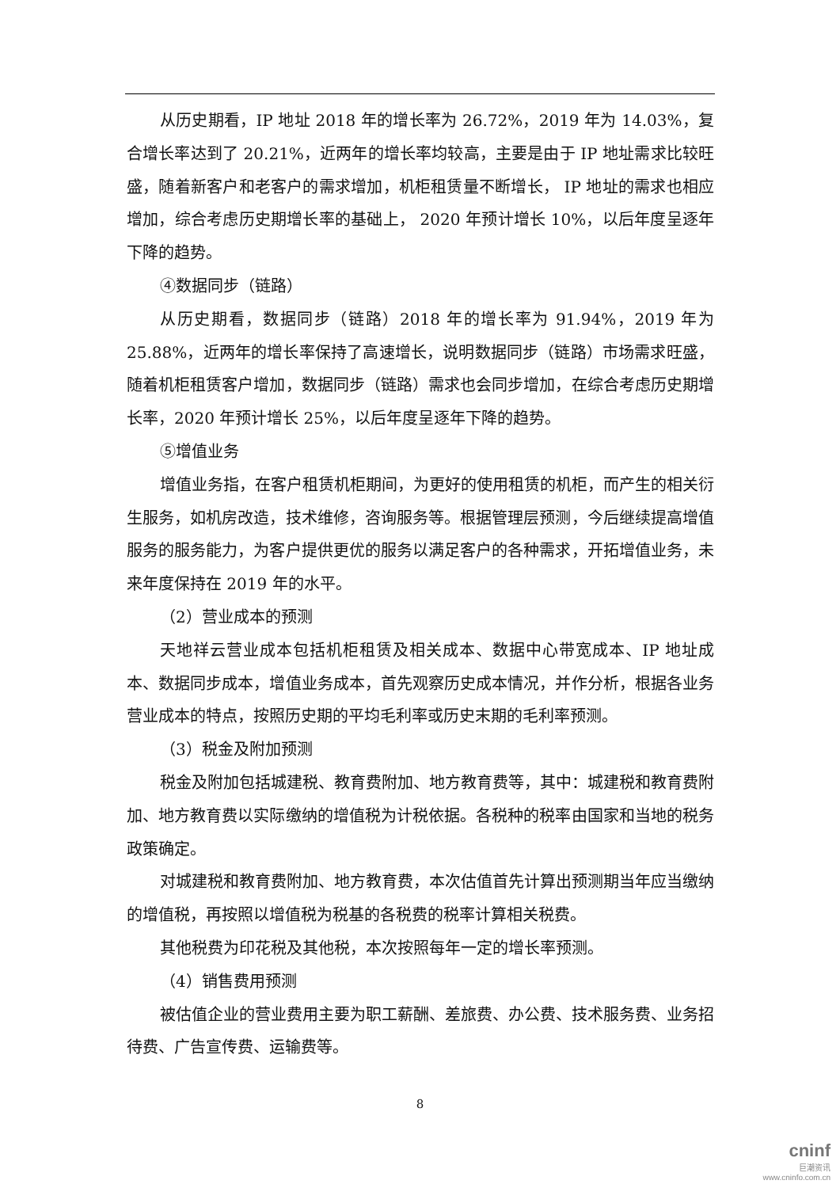从历史期看，IP 地址 2018 年的增长率为 26.72%，2019 年为 14.03%，复合增长率达到了 20.21%，近两年的增长率均较高，主要是由于 IP 地址需求比较旺盛，随着新客户和老客户的需求增加，机柜租赁量不断增长， IP 地址的需求也相应增加，综合考虑历史期增长率的基础上， 2020 年预计增长 10%，以后年度呈逐年下降的趋势。
④数据同步（链路）
从历史期看，数据同步（链路）2018 年的增长率为 91.94%，2019 年为 25.88%，近两年的增长率保持了高速增长，说明数据同步（链路）市场需求旺盛，随着机柜租赁客户增加，数据同步（链路）需求也会同步增加，在综合考虑历史期增长率，2020 年预计增长 25%，以后年度呈逐年下降的趋势。
⑤增值业务
增值业务指，在客户租赁机柜期间，为更好的使用租赁的机柜，而产生的相关衍生服务，如机房改造，技术维修，咨询服务等。根据管理层预测，今后继续提高增值服务的服务能力，为客户提供更优的服务以满足客户的各种需求，开拓增值业务，未来年度保持在 2019 年的水平。
（2）营业成本的预测
天地祥云营业成本包括机柜租赁及相关成本、数据中心带宽成本、IP 地址成本、数据同步成本，增值业务成本，首先观察历史成本情况，并作分析，根据各业务营业成本的特点，按照历史期的平均毛利率或历史末期的毛利率预测。
（3）税金及附加预测
税金及附加包括城建税、教育费附加、地方教育费等，其中：城建税和教育费附加、地方教育费以实际缴纳的增值税为计税依据。各税种的税率由国家和当地的税务政策确定。
对城建税和教育费附加、地方教育费，本次估值首先计算出预测期当年应当缴纳的增值税，再按照以增值税为税基的各税费的税率计算相关税费。
其他税费为印花税及其他税，本次按照每年一定的增长率预测。
（4）销售费用预测
被估值企业的营业费用主要为职工薪酬、差旅费、办公费、技术服务费、业务招待费、广告宣传费、运输费等。
8
cninf
巨潮资讯
www.cninfo.com.cn